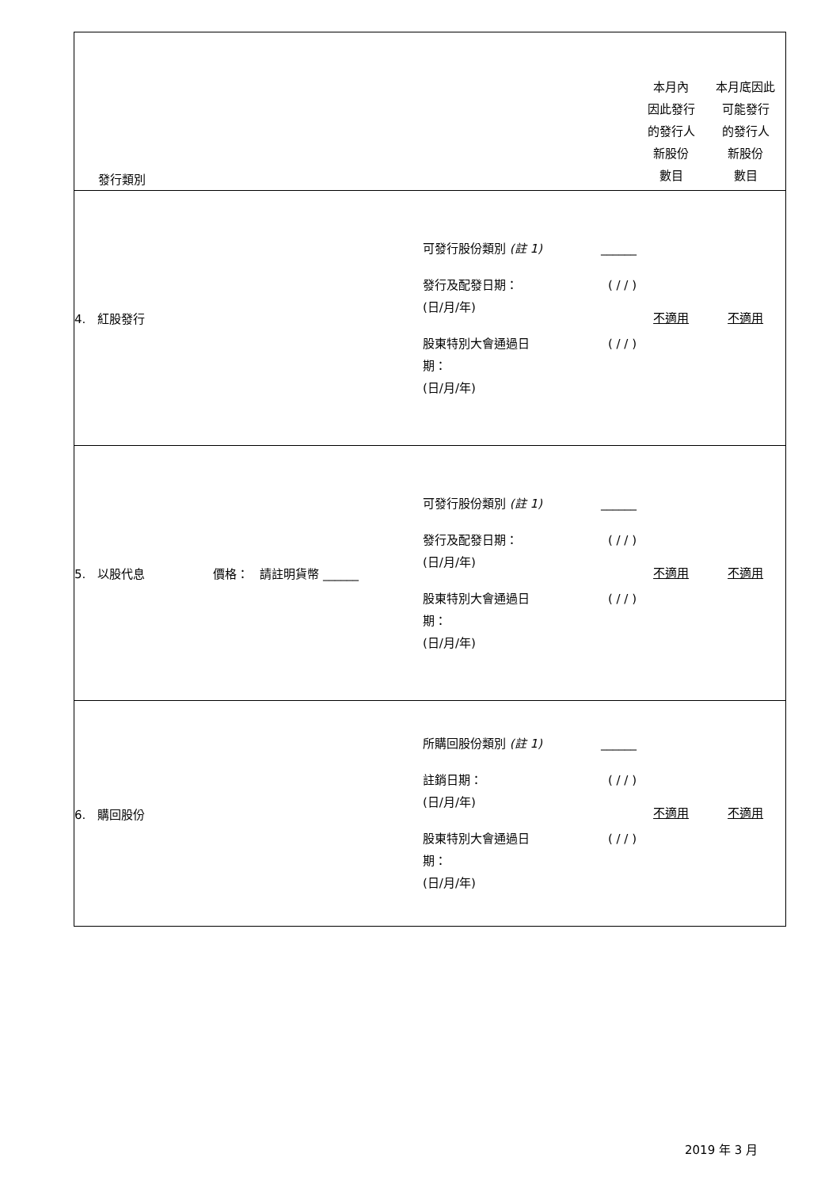| 發行類別 | | | 本月內 因此發行 的發行人 新股份 數目 | 本月底因此 可能發行 的發行人 新股份 數目 |
| 4. 紅股發行 | | 可發行股份類別 (註 1) ______ 發行及配發日期： (日/月/年) ( / / ) 股東特別大會通過日 期： (日/月/年) ( / / ) | 不適用 | 不適用 |
| 5. 以股代息 | 價格： 請註明貨幣 ______ | 可發行股份類別 (註 1) ______ 發行及配發日期： (日/月/年) ( / / ) 股東特別大會通過日 期： (日/月/年) ( / / ) | 不適用 | 不適用 |
| 6. 購回股份 | | 所購回股份類別 (註 1) ______ 註銷日期： (日/月/年) ( / / ) 股東特別大會通過日 期： (日/月/年) ( / / ) | 不適用 | 不適用 |
2019 年 3 月